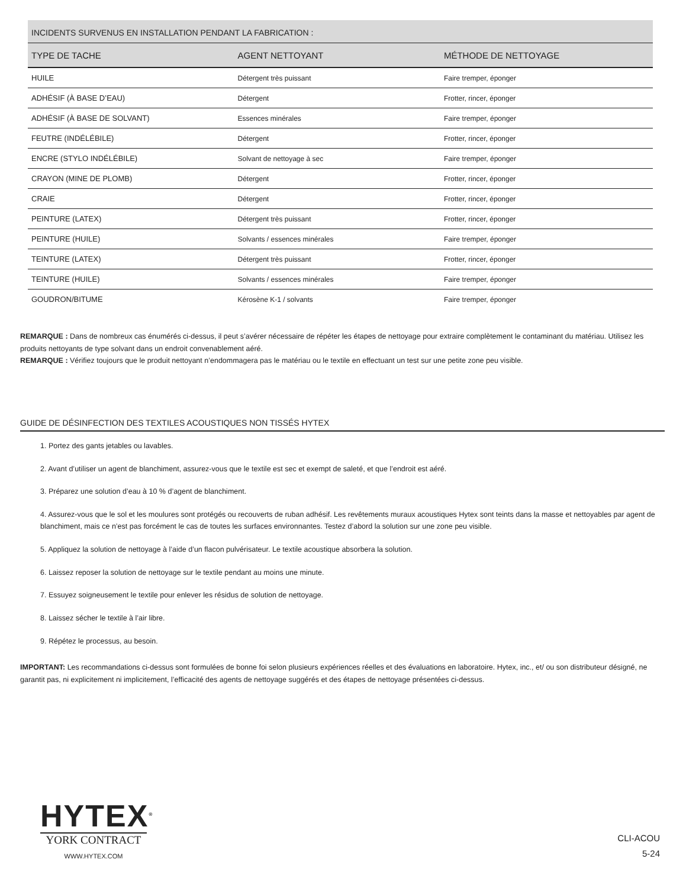| INCIDENTS SURVENUS EN INSTALLATION PENDANT LA FABRICATION : | | |
| --- | --- | --- |
| TYPE DE TACHE | AGENT NETTOYANT | MÉTHODE DE NETTOYAGE |
| HUILE | Détergent très puissant | Faire tremper, éponger |
| ADHÉSIF (À BASE D’EAU) | Détergent | Frotter, rincer, éponger |
| ADHÉSIF (À BASE DE SOLVANT) | Essences minérales | Faire tremper, éponger |
| FEUTRE (INDÉLÉBILE) | Détergent | Frotter, rincer, éponger |
| ENCRE (STYLO INDÉLÉBILE) | Solvant de nettoyage à sec | Faire tremper, éponger |
| CRAYON (MINE DE PLOMB) | Détergent | Frotter, rincer, éponger |
| CRAIE | Détergent | Frotter, rincer, éponger |
| PEINTURE (LATEX) | Détergent très puissant | Frotter, rincer, éponger |
| PEINTURE (HUILE) | Solvants / essences minérales | Faire tremper, éponger |
| TEINTURE (LATEX) | Détergent très puissant | Frotter, rincer, éponger |
| TEINTURE (HUILE) | Solvants / essences minérales | Faire tremper, éponger |
| GOUDRON/BITUME | Kérosène K-1 / solvants | Faire tremper, éponger |
REMARQUE : Dans de nombreux cas énumérés ci-dessus, il peut s’avérer nécessaire de répéter les étapes de nettoyage pour extraire complètement le contaminant du matériau. Utilisez les produits nettoyants de type solvant dans un endroit convenablement aéré.
REMARQUE : Vérifiez toujours que le produit nettoyant n’endommagera pas le matériau ou le textile en effectuant un test sur une petite zone peu visible.
GUIDE DE DÉSINFECTION DES TEXTILES ACOUSTIQUES NON TISSÉS HYTEX
1. Portez des gants jetables ou lavables.
2. Avant d’utiliser un agent de blanchiment, assurez-vous que le textile est sec et exempt de saleté, et que l’endroit est aéré.
3. Préparez une solution d’eau à 10 % d’agent de blanchiment.
4. Assurez-vous que le sol et les moulures sont protégés ou recouverts de ruban adhésif. Les revêtements muraux acoustiques Hytex sont teints dans la masse et nettoyables par agent de blanchiment, mais ce n’est pas forcément le cas de toutes les surfaces environnantes. Testez d’abord la solution sur une zone peu visible.
5. Appliquez la solution de nettoyage à l’aide d’un flacon pulvérisateur. Le textile acoustique absorbera la solution.
6. Laissez reposer la solution de nettoyage sur le textile pendant au moins une minute.
7. Essuyez soigneusement le textile pour enlever les résidus de solution de nettoyage.
8. Laissez sécher le textile à l’air libre.
9. Répétez le processus, au besoin.
IMPORTANT: Les recommandations ci-dessus sont formulées de bonne foi selon plusieurs expériences réelles et des évaluations en laboratoire. Hytex, inc., et/ ou son distributeur désigné, ne garantit pas, ni explicitement ni implicitement, l’efficacité des agents de nettoyage suggérés et des étapes de nettoyage présentées ci-dessus.
HYTEX<sup>®</sup>
YORK CONTRACT
WWW.HYTEX.COM
CLI-ACOU
5-24